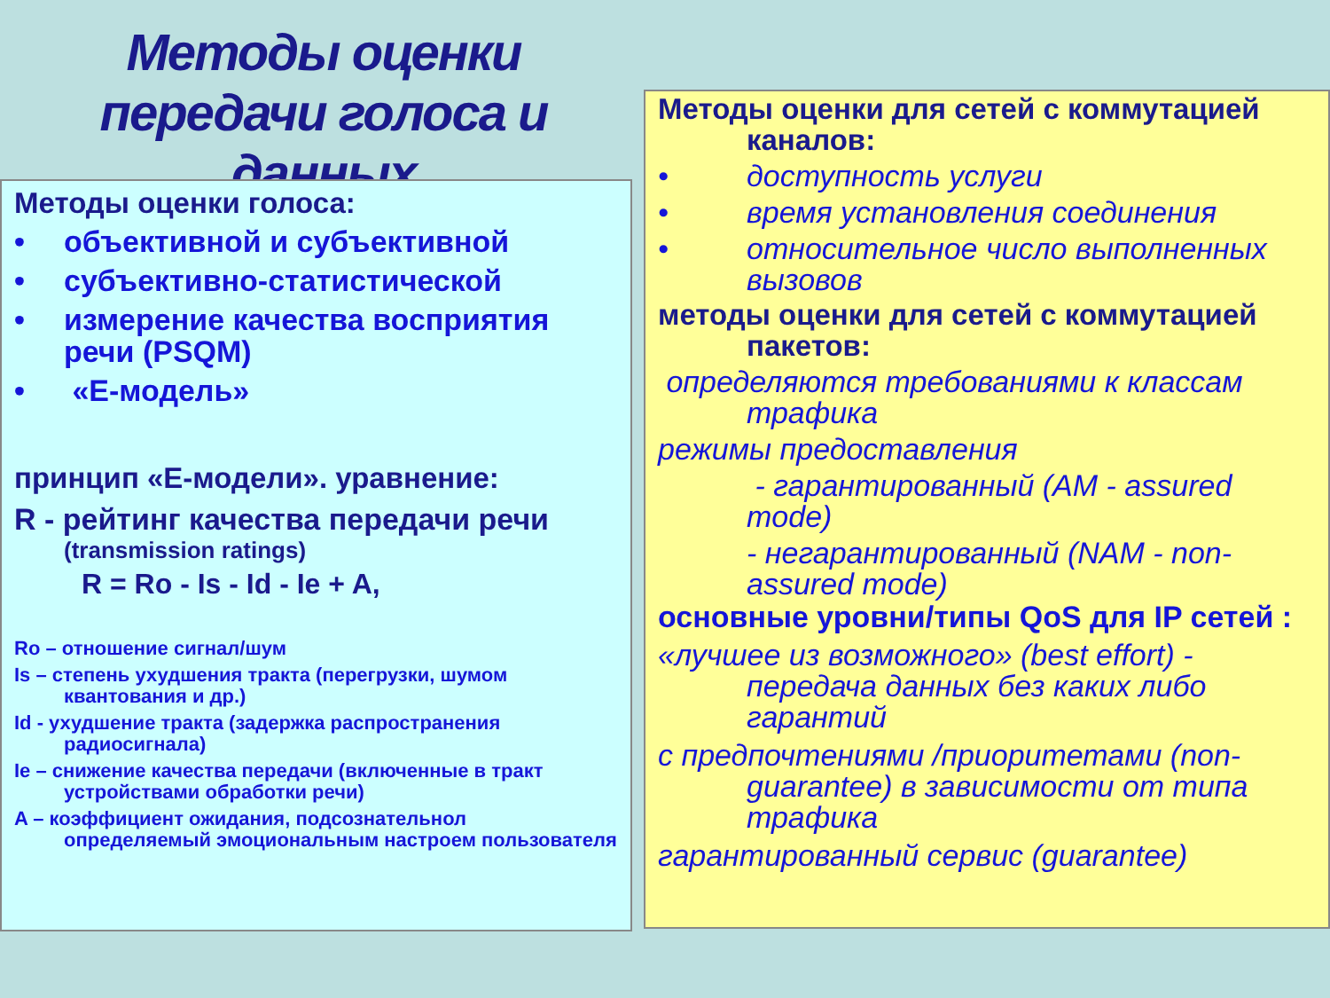Методы оценки передачи голоса и данных
Методы оценки голоса:
• объективной и субъективной
• субъективно-статистической
• измерение качества восприятия речи (PSQM)
• «Е-модель»
принцип «Е-модели». уравнение:
R - рейтинг качества передачи речи
(transmission ratings)
R = Ro - Is - Id - Ie + A,
Ro – отношение сигнал/шум
Is – степень ухудшения тракта (перегрузки, шумом квантования и др.)
Id - ухудшение тракта (задержка распространения радиосигнала)
Ie – снижение качества передачи (включенные в тракт устройствами обработки речи)
A – коэффициент ожидания, подсознательнол определяемый эмоциональным настроем пользователя
Методы оценки для сетей с коммутацией каналов:
• доступность услуги
• время установления соединения
• относительное число выполненных вызовов
методы оценки для сетей с коммутацией пакетов:
определяются требованиями к классам трафика
режимы предоставления
- гарантированный (AM - assured mode)
- негарантированный (NAM - non-assured mode)
основные уровни/типы QoS для IP сетей :
«лучшее из возможного» (best effort) - передача данных без каких либо гарантий
с предпочтениями /приоритетами (non-guarantee) в зависимости от типа трафика
гарантированный сервис (guarantee)